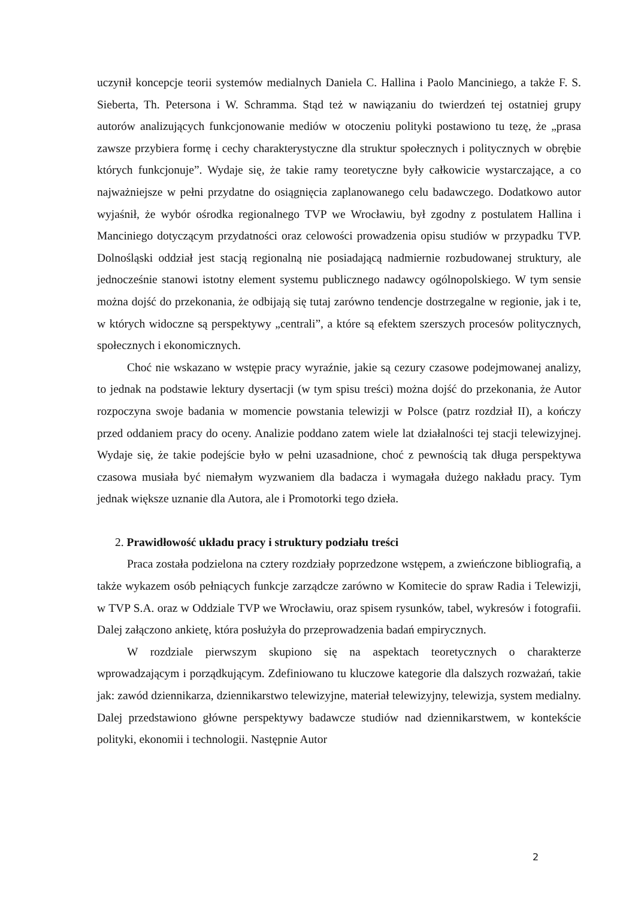uczynił koncepcje teorii systemów medialnych Daniela C. Hallina i Paolo Manciniego, a także F. S. Sieberta, Th. Petersona i W. Schramma. Stąd też w nawiązaniu do twierdzeń tej ostatniej grupy autorów analizujących funkcjonowanie mediów w otoczeniu polityki postawiono tu tezę, że „prasa zawsze przybiera formę i cechy charakterystyczne dla struktur społecznych i politycznych w obrębie których funkcjonuje”. Wydaje się, że takie ramy teoretyczne były całkowicie wystarczające, a co najważniejsze w pełni przydatne do osiągnięcia zaplanowanego celu badawczego. Dodatkowo autor wyjaśnił, że wybór ośrodka regionalnego TVP we Wrocławiu, był zgodny z postulatem Hallina i Manciniego dotyczącym przydatności oraz celowości prowadzenia opisu studiów w przypadku TVP. Dolnośląski oddział jest stacją regionalną nie posiadającą nadmiernie rozbudowanej struktury, ale jednocześnie stanowi istotny element systemu publicznego nadawcy ogólnopolskiego. W tym sensie można dojść do przekonania, że odbijają się tutaj zarówno tendencje dostrzegalne w regionie, jak i te, w których widoczne są perspektywy „centrali”, a które są efektem szerszych procesów politycznych, społecznych i ekonomicznych.
Choć nie wskazano w wstępie pracy wyraźnie, jakie są cezury czasowe podejmowanej analizy, to jednak na podstawie lektury dysertacji (w tym spisu treści) można dojść do przekonania, że Autor rozpoczyna swoje badania w momencie powstania telewizji w Polsce (patrz rozdział II), a kończy przed oddaniem pracy do oceny. Analizie poddano zatem wiele lat działalności tej stacji telewizyjnej. Wydaje się, że takie podejście było w pełni uzasadnione, choć z pewnością tak długa perspektywa czasowa musiała być niemałym wyzwaniem dla badacza i wymagała dużego nakładu pracy. Tym jednak większe uznanie dla Autora, ale i Promotorki tego dzieła.
2. Prawidłowość układu pracy i struktury podziału treści
Praca została podzielona na cztery rozdziały poprzedzone wstępem, a zwieńczone bibliografią, a także wykazem osób pełniących funkcje zarządcze zarówno w Komitecie do spraw Radia i Telewizji, w TVP S.A. oraz w Oddziale TVP we Wrocławiu, oraz spisem rysunków, tabel, wykresów i fotografii. Dalej załączono ankietę, która posłużyła do przeprowadzenia badań empirycznych.
W rozdziale pierwszym skupiono się na aspektach teoretycznych o charakterze wprowadzającym i porządkującym. Zdefiniowano tu kluczowe kategorie dla dalszych rozważań, takie jak: zawód dziennikarza, dziennikarstwo telewizyjne, materiał telewizyjny, telewizja, system medialny. Dalej przedstawiono główne perspektywy badawcze studiów nad dziennikarstwem, w kontekście polityki, ekonomii i technologii. Następnie Autor
2